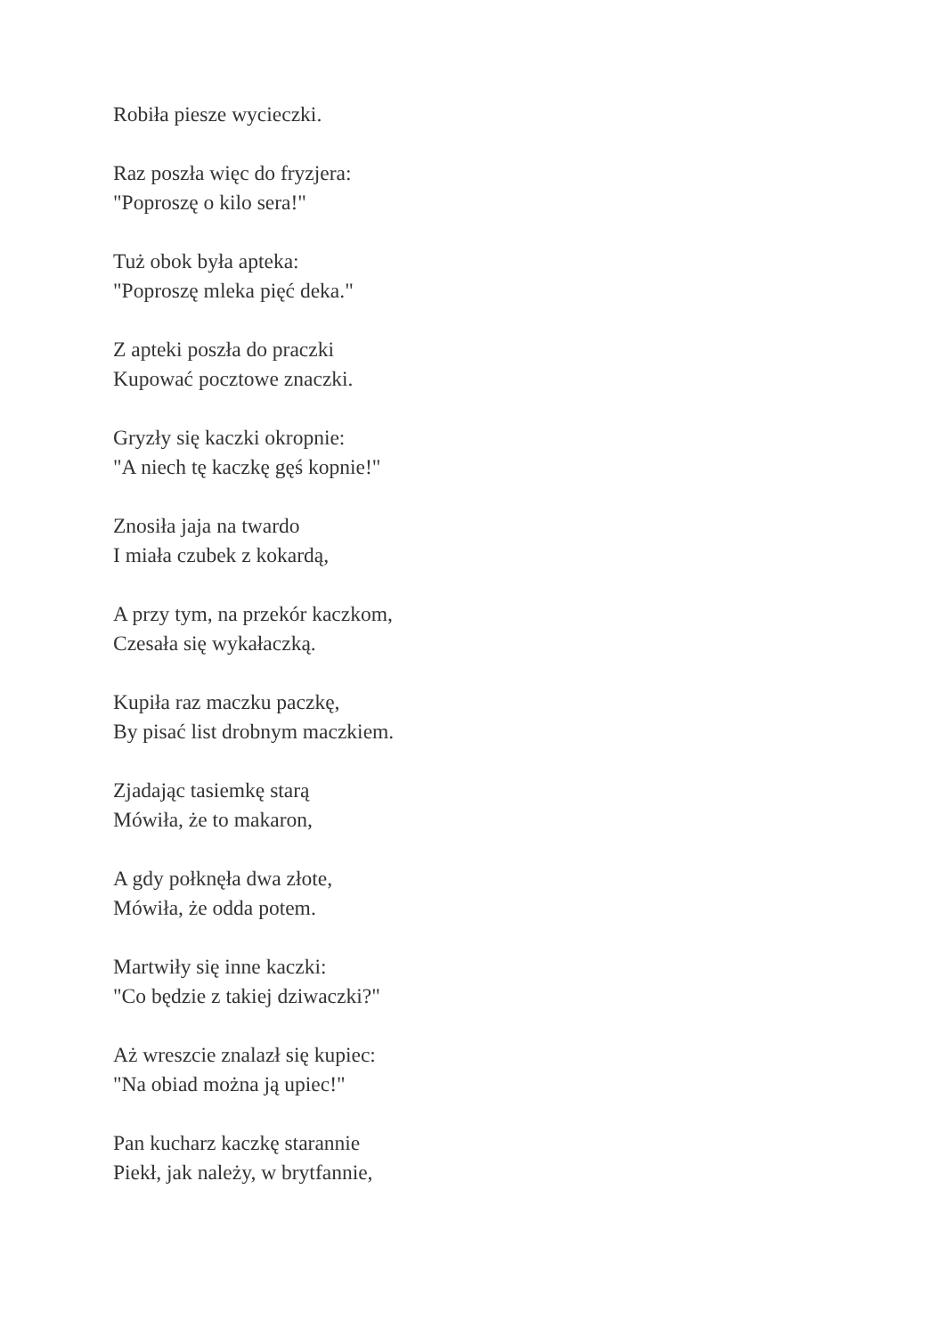Robiła piesze wycieczki.
Raz poszła więc do fryzjera:
"Poproszę o kilo sera!"
Tuż obok była apteka:
"Poproszę mleka pięć deka."
Z apteki poszła do praczki
Kupować pocztowe znaczki.
Gryzły się kaczki okropnie:
"A niech tę kaczkę gęś kopnie!"
Znosiła jaja na twardo
I miała czubek z kokardą,
A przy tym, na przekór kaczkom,
Czesała się wykałaczką.
Kupiła raz maczku paczkę,
By pisać list drobnym maczkiem.
Zjadając tasiemkę starą
Mówiła, że to makaron,
A gdy połknęła dwa złote,
Mówiła, że odda potem.
Martwiły się inne kaczki:
"Co będzie z takiej dziwaczki?"
Aż wreszcie znalazł się kupiec:
"Na obiad można ją upiec!"
Pan kucharz kaczkę starannie
Piekł, jak należy, w brytfannie,